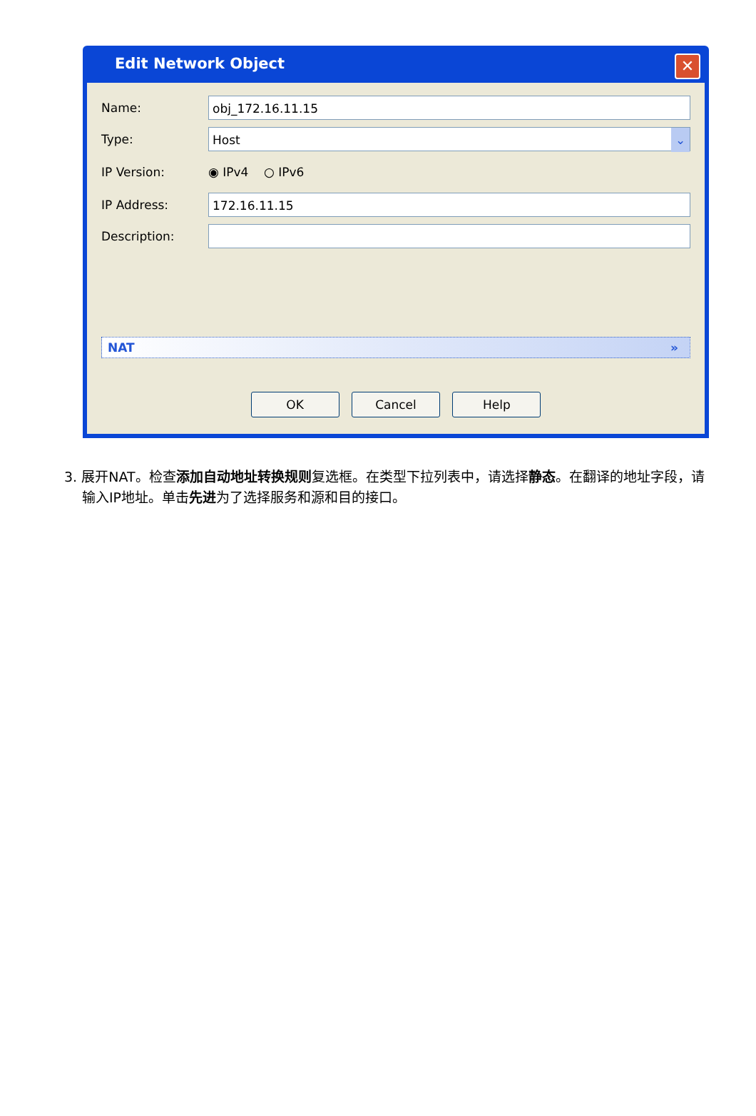Edit Network Object
✕
Name: obj_172.16.11.15
Type: Host ⌄
IP Version: ◉ IPv4 ○ IPv6
IP Address: 172.16.11.15
Description:
NAT »
OK Cancel Help
3. 展开NAT。检查添加自动地址转换规则复选框。在类型下拉列表中，请选择静态。在翻译的地址字段，请输入IP地址。单击先进为了选择服务和源和目的接口。